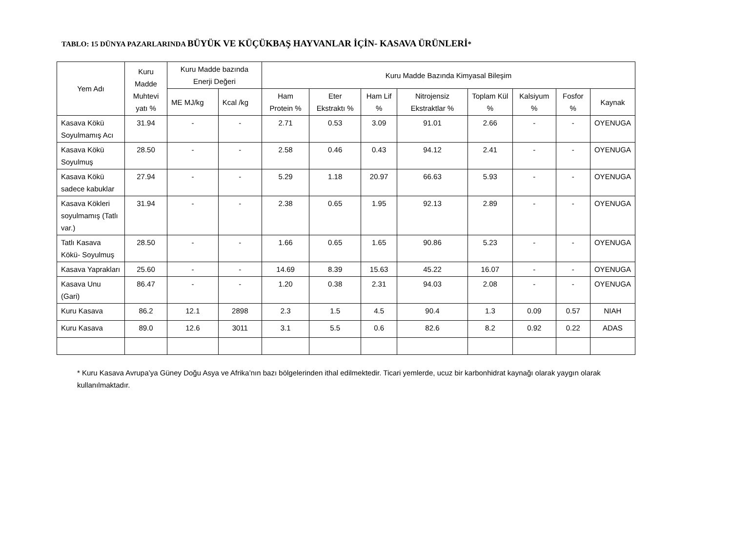TABLO: 15 DÜNYA PAZARLARINDA BÜYÜK VE KÜÇÜKBAŞ HAYVANLAR İÇİN- KASAVA ÜRÜNLERİ*
| Yem Adı | Kuru Madde Muhtevi yatı % | Kuru Madde bazında Enerji Değeri | | Kuru Madde Bazında Kimyasal Bileşim | | | | | | | |
| --- | --- | --- | --- | --- | --- | --- | --- | --- | --- | --- | --- |
| | | ME MJ/kg | Kcal /kg | Ham Protein % | Eter Ekstraktı % | Ham Lif % | Nitrojensiz Ekstraktlar % | Toplam Kül % | Kalsiyum % | Fosfor % | Kaynak |
| Kasava Kökü Soyulmamış Acı | 31.94 | - | - | 2.71 | 0.53 | 3.09 | 91.01 | 2.66 | - | - | OYENUGA |
| Kasava Kökü Soyulmuş | 28.50 | - | - | 2.58 | 0.46 | 0.43 | 94.12 | 2.41 | - | - | OYENUGA |
| Kasava Kökü sadece kabuklar | 27.94 | - | - | 5.29 | 1.18 | 20.97 | 66.63 | 5.93 | - | - | OYENUGA |
| Kasava Kökleri soyulmamış (Tatlı var.) | 31.94 | - | - | 2.38 | 0.65 | 1.95 | 92.13 | 2.89 | - | - | OYENUGA |
| Tatlı Kasava Kökü- Soyulmuş | 28.50 | - | - | 1.66 | 0.65 | 1.65 | 90.86 | 5.23 | - | - | OYENUGA |
| Kasava Yaprakları | 25.60 | - | - | 14.69 | 8.39 | 15.63 | 45.22 | 16.07 | - | - | OYENUGA |
| Kasava Unu (Gari) | 86.47 | - | - | 1.20 | 0.38 | 2.31 | 94.03 | 2.08 | - | - | OYENUGA |
| Kuru Kasava | 86.2 | 12.1 | 2898 | 2.3 | 1.5 | 4.5 | 90.4 | 1.3 | 0.09 | 0.57 | NIAH |
| Kuru Kasava | 89.0 | 12.6 | 3011 | 3.1 | 5.5 | 0.6 | 82.6 | 8.2 | 0.92 | 0.22 | ADAS |
* Kuru Kasava Avrupa’ya Güney Doğu Asya ve Afrika’nın bazı bölgelerinden ithal edilmektedir. Ticari yemlerde, ucuz bir karbonhidrat kaynağı olarak yaygın olarak kullanılmaktadır.